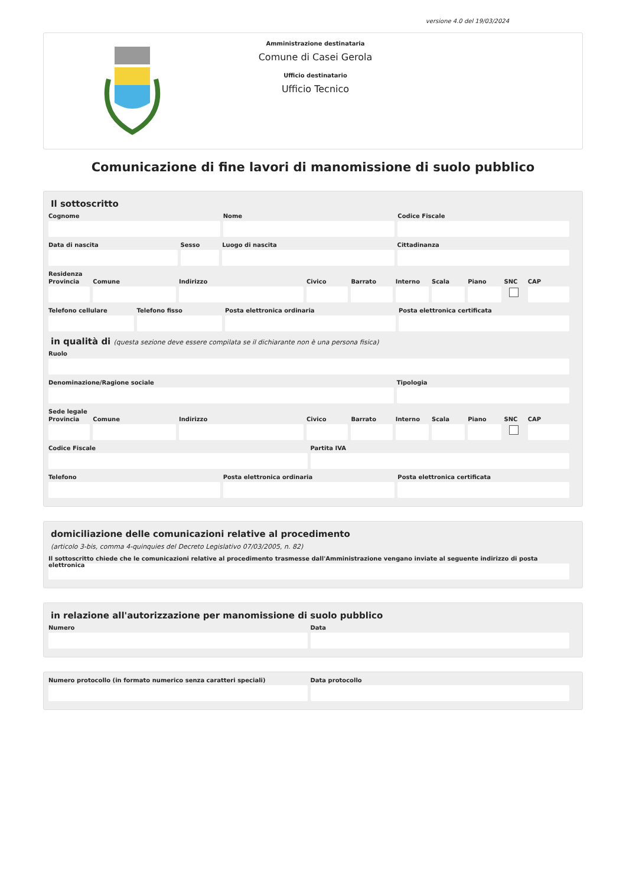versione 4.0 del 19/03/2024
Amministrazione destinataria
Comune di Casei Gerola
Ufficio destinatario
Ufficio Tecnico
Comunicazione di fine lavori di manomissione di suolo pubblico
Il sottoscritto
Cognome Nome Codice Fiscale
Data di nascita Sesso Luogo di nascita Cittadinanza
Residenza
Provincia Comune Indirizzo Civico Barrato Interno Scala Piano SNC CAP
Telefono cellulare Telefono fisso Posta elettronica ordinaria Posta elettronica certificata
in qualità di (questa sezione deve essere compilata se il dichiarante non è una persona fisica)
Ruolo
Denominazione/Ragione sociale Tipologia
Sede legale
Provincia Comune Indirizzo Civico Barrato Interno Scala Piano SNC CAP
Codice Fiscale Partita IVA
Telefono Posta elettronica ordinaria Posta elettronica certificata
domiciliazione delle comunicazioni relative al procedimento
(articolo 3-bis, comma 4-quinquies del Decreto Legislativo 07/03/2005, n. 82)
Il sottoscritto chiede che le comunicazioni relative al procedimento trasmesse dall'Amministrazione vengano inviate al seguente indirizzo di posta elettronica
in relazione all'autorizzazione per manomissione di suolo pubblico
Numero Data
Numero protocollo (in formato numerico senza caratteri speciali)
Data protocollo